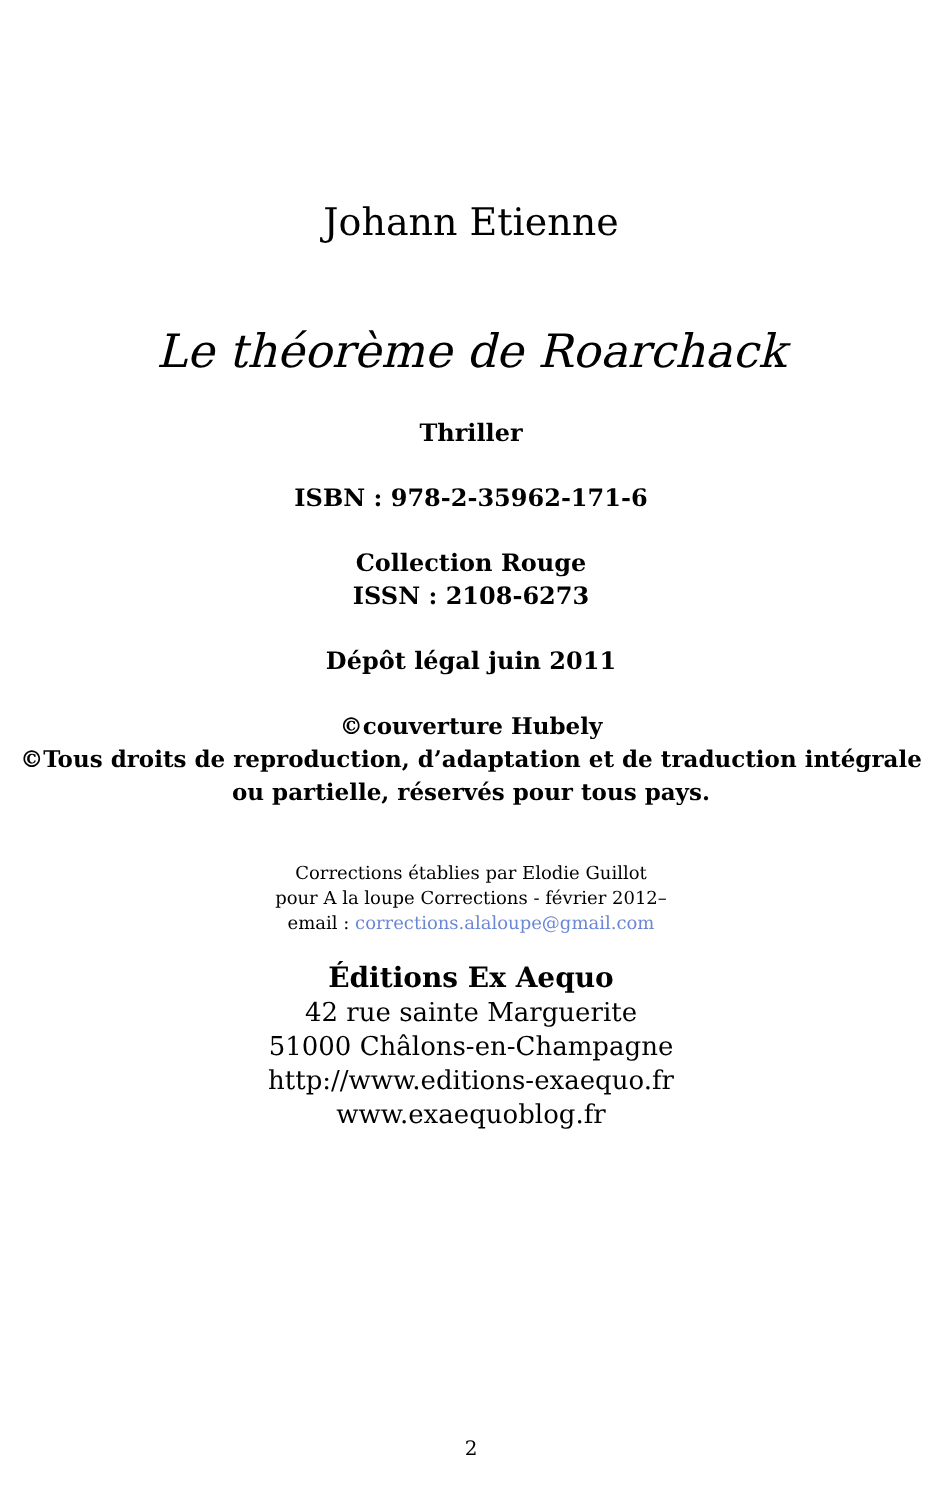Johann Etienne
Le théorème de Roarchack
Thriller
ISBN : 978-2-35962-171-6
Collection Rouge
ISSN : 2108-6273
Dépôt légal juin 2011
©couverture Hubely
©Tous droits de reproduction, d’adaptation et de traduction intégrale
ou partielle, réservés pour tous pays.
Corrections établies par Elodie Guillot
pour A la loupe Corrections - février 2012–
email : corrections.alaloupe@gmail.com
Éditions Ex Aequo
42 rue sainte Marguerite
51000 Châlons-en-Champagne
http://www.editions-exaequo.fr
www.exaequoblog.fr
2